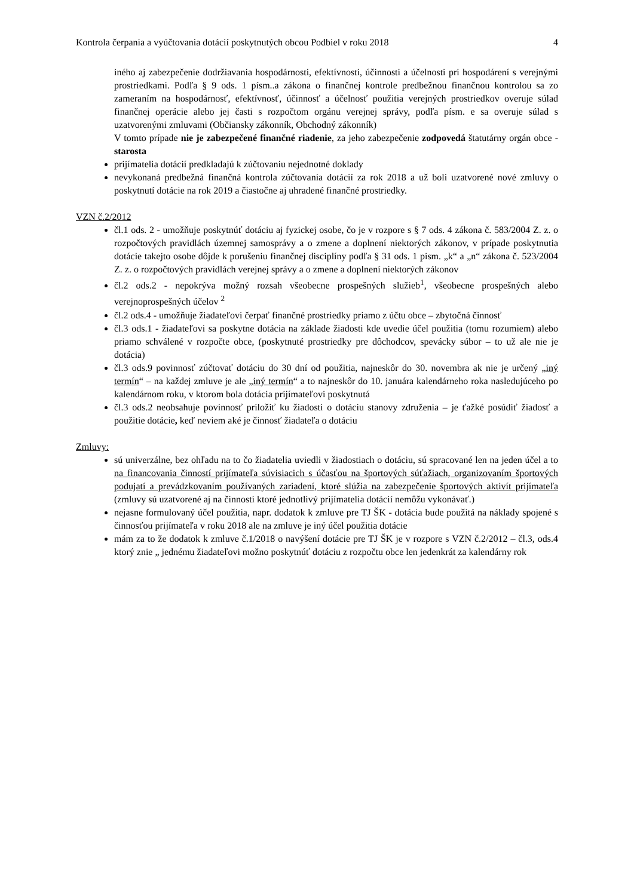Kontrola čerpania a vyúčtovania dotácií poskytnutých obcou Podbiel v roku 2018 4
iného aj zabezpečenie dodržiavania hospodárnosti, efektívnosti, účinnosti a účelnosti pri hospodárení s verejnými prostriedkami. Podľa § 9 ods. 1 písm..a zákona o finančnej kontrole predbežnou finančnou kontrolou sa zo zameraním na hospodárnosť, efektívnosť, účinnosť a účelnosť použitia verejných prostriedkov overuje súlad finančnej operácie alebo jej časti s rozpočtom orgánu verejnej správy, podľa písm. e sa overuje súlad s uzatvorenými zmluvami (Občiansky zákonník, Obchodný zákonník)
V tomto prípade nie je zabezpečené finančné riadenie, za jeho zabezpečenie zodpovedá štatutárny orgán obce - starosta
prijímatelia dotácií predkladajú k zúčtovaniu nejednotné doklady
nevykonaná predbežná finančná kontrola zúčtovania dotácií za rok 2018 a už boli uzatvorené nové zmluvy o poskytnutí dotácie na rok 2019 a čiastočne aj uhradené finančné prostriedky.
VZN č.2/2012
čl.1 ods. 2 - umožňuje poskytnúť dotáciu aj fyzickej osobe, čo je v rozpore s § 7 ods. 4 zákona č. 583/2004 Z. z. o rozpočtových pravidlách územnej samosprávy a o zmene a doplnení niektorých zákonov, v prípade poskytnutia dotácie takejto osobe dôjde k porušeniu finančnej disciplíny podľa § 31 ods. 1 pism. „k“ a „n“ zákona č. 523/2004 Z. z. o rozpočtových pravidlách verejnej správy a o zmene a doplnení niektorých zákonov
čl.2 ods.2 - nepokrýva možný rozsah všeobecne prospešných služieb<sup>1</sup>, všeobecne prospešných alebo verejnoprospešných účelov <sup>2</sup>
čl.2 ods.4 - umožňuje žiadateľovi čerpať finančné prostriedky priamo z účtu obce – zbytočná činnosť
čl.3 ods.1 - žiadateľovi sa poskytne dotácia na základe žiadosti kde uvedie účel použitia (tomu rozumiem) alebo priamo schválené v rozpočte obce, (poskytnuté prostriedky pre dôchodcov, spevácky súbor – to už ale nie je dotácia)
čl.3 ods.9 povinnosť zúčtovať dotáciu do 30 dní od použitia, najneskôr do 30. novembra ak nie je určený „iný termín“ – na každej zmluve je ale „iný termín“ a to najneskôr do 10. januára kalendárneho roka nasledujúceho po kalendárnom roku, v ktorom bola dotácia prijímateľovi poskytnutá
čl.3 ods.2 neobsahuje povinnosť priložiť ku žiadosti o dotáciu stanovy združenia – je ťažké posúdiť žiadosť a použitie dotácie, keď neviem aké je činnosť žiadateľa o dotáciu
Zmluvy:
sú univerzálne, bez ohľadu na to čo žiadatelia uviedli v žiadostiach o dotáciu, sú spracované len na jeden účel a to na financovania činností prijímateľa súvisiacich s účasťou na športových súťažiach, organizovaním športových podujatí a prevádzkovaním používaných zariadení, ktoré slúžia na zabezpečenie športových aktivít prijímateľa (zmluvy sú uzatvorené aj na činnosti ktoré jednotlivý prijímatelia dotácií nemôžu vykonávať.)
nejasne formulovaný účel použitia, napr. dodatok k zmluve pre TJ ŠK - dotácia bude použitá na náklady spojené s činnosťou prijímateľa v roku 2018 ale na zmluve je iný účel použitia dotácie
mám za to že dodatok k zmluve č.1/2018 o navýšení dotácie pre TJ ŠK je v rozpore s VZN č.2/2012 – čl.3, ods.4 ktorý znie „ jednému žiadateľovi možno poskytnúť dotáciu z rozpočtu obce len jedenkrát za kalendárny rok